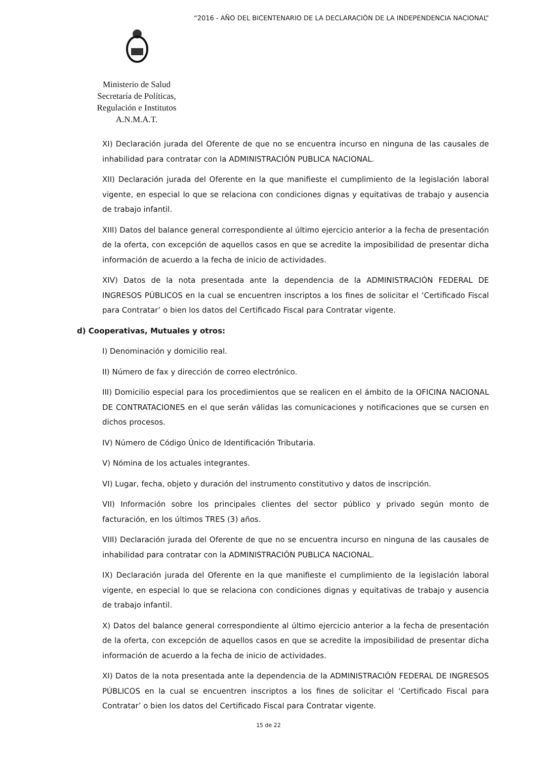“2016 - AÑO DEL BICENTENARIO DE LA DECLARACIÓN DE LA INDEPENDENCIA NACIONAL”
Ministerio de Salud
Secretaría de Políticas,
Regulación e Institutos
A.N.M.A.T.
XI) Declaración jurada del Oferente de que no se encuentra incurso en ninguna de las causales de inhabilidad para contratar con la ADMINISTRACIÓN PUBLICA NACIONAL.
XII) Declaración jurada del Oferente en la que manifieste el cumplimiento de la legislación laboral vigente, en especial lo que se relaciona con condiciones dignas y equitativas de trabajo y ausencia de trabajo infantil.
XIII) Datos del balance general correspondiente al último ejercicio anterior a la fecha de presentación de la oferta, con excepción de aquellos casos en que se acredite la imposibilidad de presentar dicha información de acuerdo a la fecha de inicio de actividades.
XIV) Datos de la nota presentada ante la dependencia de la ADMINISTRACIÓN FEDERAL DE INGRESOS PÚBLICOS en la cual se encuentren inscriptos a los fines de solicitar el ‘Certificado Fiscal para Contratar’ o bien los datos del Certificado Fiscal para Contratar vigente.
d) Cooperativas, Mutuales y otros:
I) Denominación y domicilio real.
II) Número de fax y dirección de correo electrónico.
III) Domicilio especial para los procedimientos que se realicen en el ámbito de la OFICINA NACIONAL DE CONTRATACIONES en el que serán válidas las comunicaciones y notificaciones que se cursen en dichos procesos.
IV) Número de Código Único de Identificación Tributaria.
V) Nómina de los actuales integrantes.
VI) Lugar, fecha, objeto y duración del instrumento constitutivo y datos de inscripción.
VII) Información sobre los principales clientes del sector público y privado según monto de facturación, en los últimos TRES (3) años.
VIII) Declaración jurada del Oferente de que no se encuentra incurso en ninguna de las causales de inhabilidad para contratar con la ADMINISTRACIÓN PUBLICA NACIONAL.
IX) Declaración jurada del Oferente en la que manifieste el cumplimiento de la legislación laboral vigente, en especial lo que se relaciona con condiciones dignas y equitativas de trabajo y ausencia de trabajo infantil.
X) Datos del balance general correspondiente al último ejercicio anterior a la fecha de presentación de la oferta, con excepción de aquellos casos en que se acredite la imposibilidad de presentar dicha información de acuerdo a la fecha de inicio de actividades.
XI) Datos de la nota presentada ante la dependencia de la ADMINISTRACIÓN FEDERAL DE INGRESOS PÚBLICOS en la cual se encuentren inscriptos a los fines de solicitar el ‘Certificado Fiscal para Contratar’ o bien los datos del Certificado Fiscal para Contratar vigente.
15 de 22